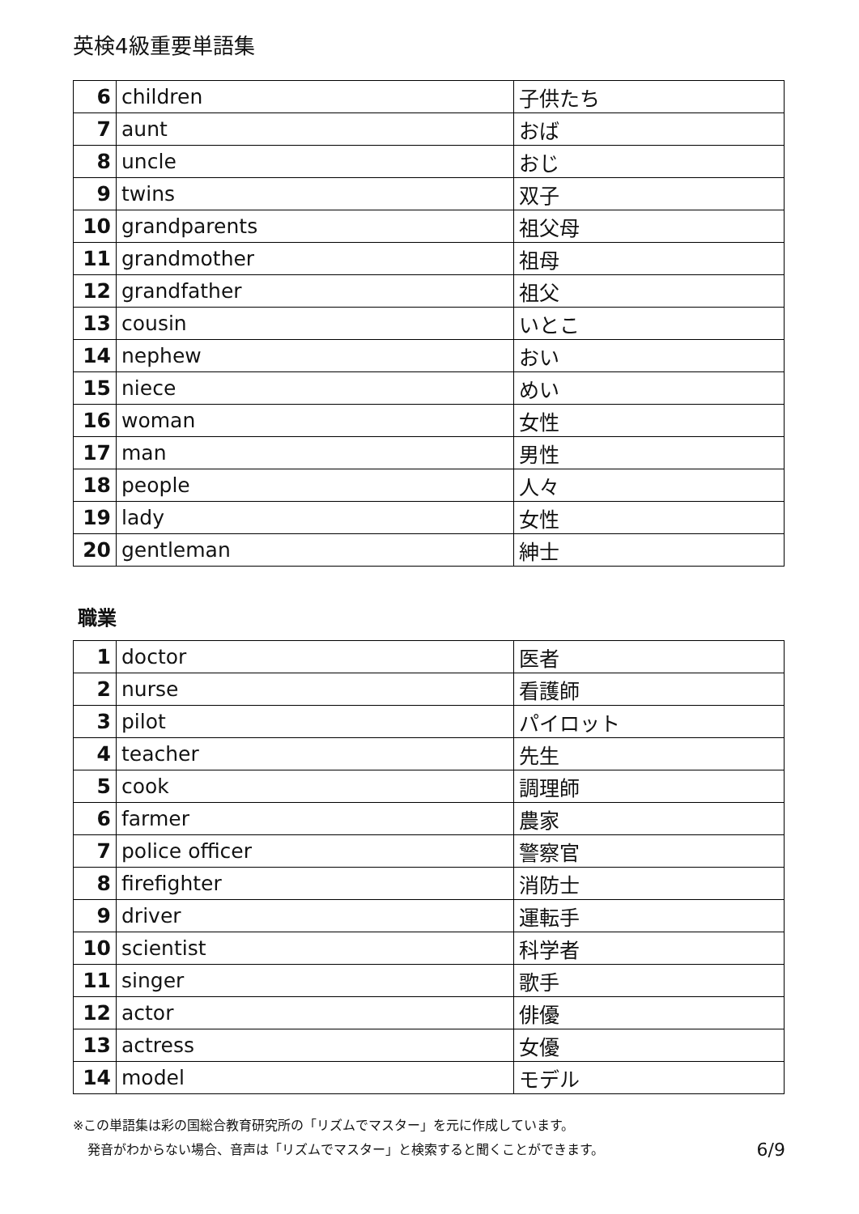英検4級重要単語集
| 6 | children | 子供たち |
| 7 | aunt | おば |
| 8 | uncle | おじ |
| 9 | twins | 双子 |
| 10 | grandparents | 祖父母 |
| 11 | grandmother | 祖母 |
| 12 | grandfather | 祖父 |
| 13 | cousin | いとこ |
| 14 | nephew | おい |
| 15 | niece | めい |
| 16 | woman | 女性 |
| 17 | man | 男性 |
| 18 | people | 人々 |
| 19 | lady | 女性 |
| 20 | gentleman | 紳士 |
職業
| 1 | doctor | 医者 |
| 2 | nurse | 看護師 |
| 3 | pilot | パイロット |
| 4 | teacher | 先生 |
| 5 | cook | 調理師 |
| 6 | farmer | 農家 |
| 7 | police officer | 警察官 |
| 8 | firefighter | 消防士 |
| 9 | driver | 運転手 |
| 10 | scientist | 科学者 |
| 11 | singer | 歌手 |
| 12 | actor | 俳優 |
| 13 | actress | 女優 |
| 14 | model | モデル |
※この単語集は彩の国総合教育研究所の「リズムでマスター」を元に作成しています。
発音がわからない場合、音声は「リズムでマスター」と検索すると聞くことができます。 6/9